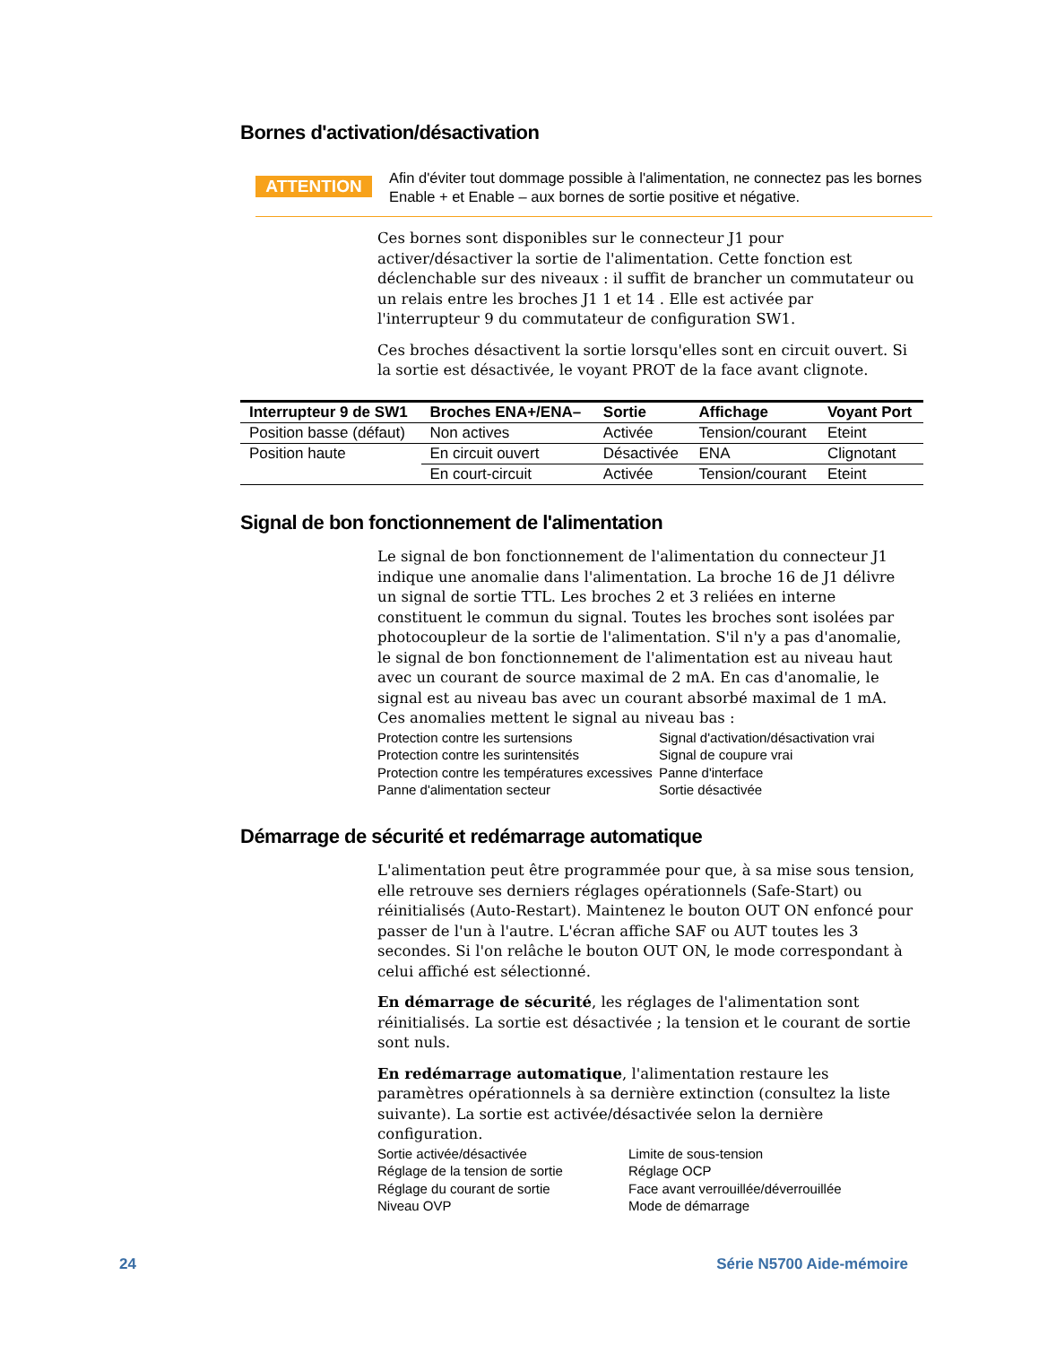Bornes d'activation/désactivation
ATTENTION
Afin d'éviter tout dommage possible à l'alimentation, ne connectez pas les bornes Enable + et Enable – aux bornes de sortie positive et négative.
Ces bornes sont disponibles sur le connecteur J1 pour activer/désactiver la sortie de l'alimentation. Cette fonction est déclenchable sur des niveaux : il suffit de brancher un commutateur ou un relais entre les broches J1 1 et 14 . Elle est activée par l'interrupteur 9 du commutateur de configuration SW1.
Ces broches désactivent la sortie lorsqu'elles sont en circuit ouvert. Si la sortie est désactivée, le voyant PROT de la face avant clignote.
| Interrupteur 9 de SW1 | Broches ENA+/ENA– | Sortie | Affichage | Voyant Port |
| --- | --- | --- | --- | --- |
| Position basse (défaut) | Non actives | Activée | Tension/courant | Eteint |
| Position haute | En circuit ouvert | Désactivée | ENA | Clignotant |
| | En court-circuit | Activée | Tension/courant | Eteint |
Signal de bon fonctionnement de l'alimentation
Le signal de bon fonctionnement de l'alimentation du connecteur J1 indique une anomalie dans l'alimentation. La broche 16 de J1 délivre un signal de sortie TTL. Les broches 2 et 3 reliées en interne constituent le commun du signal. Toutes les broches sont isolées par photocoupleur de la sortie de l'alimentation. S'il n'y a pas d'anomalie, le signal de bon fonctionnement de l'alimentation est au niveau haut avec un courant de source maximal de 2 mA. En cas d'anomalie, le signal est au niveau bas avec un courant absorbé maximal de 1 mA. Ces anomalies mettent le signal au niveau bas :
Protection contre les surtensions Signal d'activation/désactivation vrai Protection contre les surintensités Signal de coupure vrai Protection contre les températures excessives Panne d'interface Panne d'alimentation secteur Sortie désactivée
Démarrage de sécurité et redémarrage automatique
L'alimentation peut être programmée pour que, à sa mise sous tension, elle retrouve ses derniers réglages opérationnels (Safe-Start) ou réinitialisés (Auto-Restart). Maintenez le bouton OUT ON enfoncé pour passer de l'un à l'autre. L'écran affiche SAF ou AUT toutes les 3 secondes. Si l'on relâche le bouton OUT ON, le mode correspondant à celui affiché est sélectionné.
En démarrage de sécurité, les réglages de l'alimentation sont réinitialisés. La sortie est désactivée ; la tension et le courant de sortie sont nuls.
En redémarrage automatique, l'alimentation restaure les paramètres opérationnels à sa dernière extinction (consultez la liste suivante). La sortie est activée/désactivée selon la dernière configuration.
Sortie activée/désactivée Limite de sous-tension Réglage de la tension de sortie Réglage OCP Réglage du courant de sortie Face avant verrouillée/déverrouillée Niveau OVP Mode de démarrage
24 Série N5700 Aide-mémoire